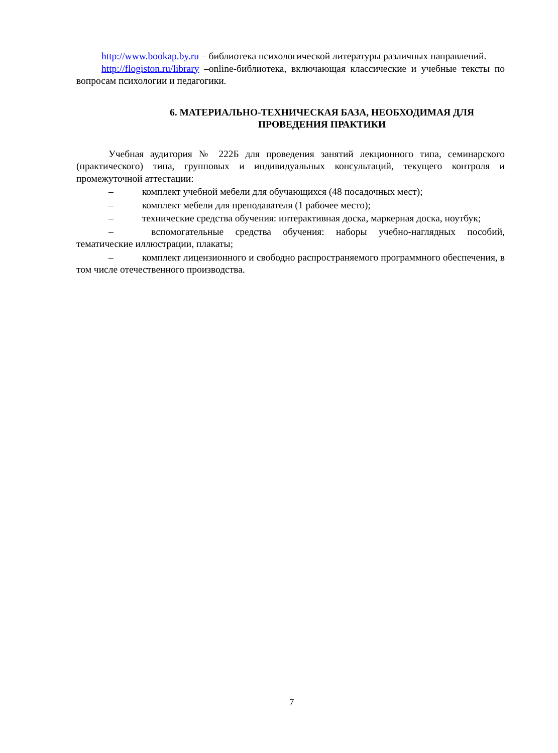http://www.bookap.by.ru – библиотека психологической литературы различных направлений.
http://flogiston.ru/library –online-библиотека, включающая классические и учебные тексты по вопросам психологии и педагогики.
6. МАТЕРИАЛЬНО-ТЕХНИЧЕСКАЯ БАЗА, НЕОБХОДИМАЯ ДЛЯ
ПРОВЕДЕНИЯ ПРАКТИКИ
Учебная аудитория № 222Б для проведения занятий лекционного типа, семинарского (практического) типа, групповых и индивидуальных консультаций, текущего контроля и промежуточной аттестации:
– комплект учебной мебели для обучающихся (48 посадочных мест);
– комплект мебели для преподавателя (1 рабочее место);
– технические средства обучения: интерактивная доска, маркерная доска, ноутбук;
– вспомогательные средства обучения: наборы учебно-наглядных пособий, тематические иллюстрации, плакаты;
– комплект лицензионного и свободно распространяемого программного обеспечения, в том числе отечественного производства.
7